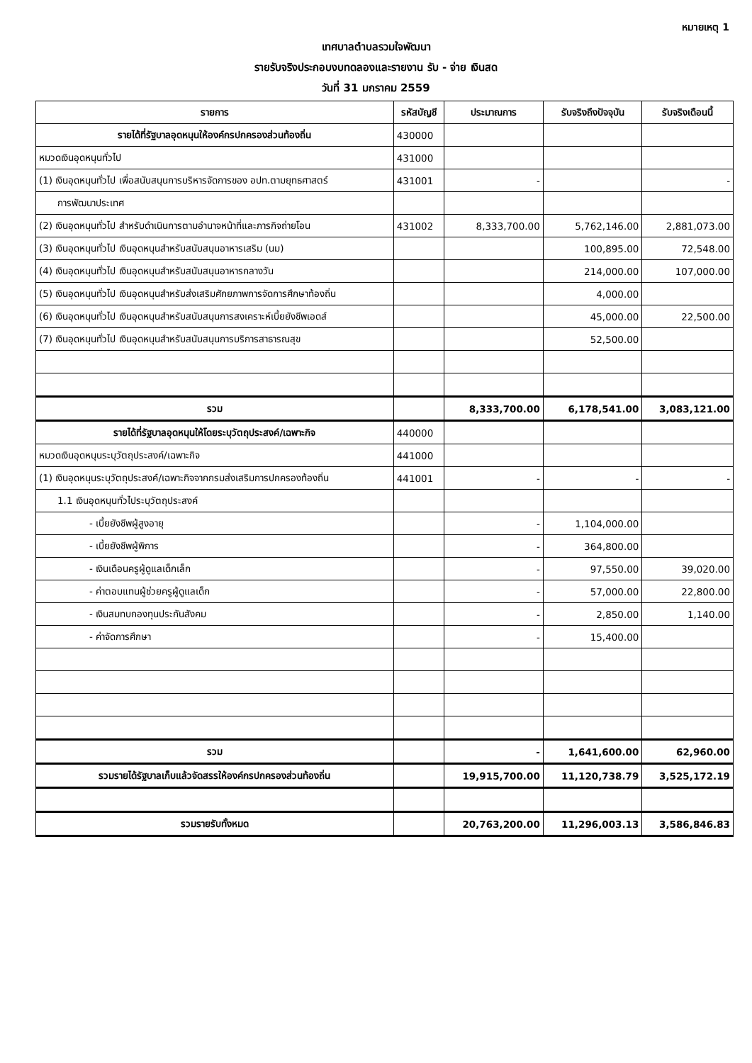หมายเหตุ 1
เทศบาลตำบลรวมใจพัฒนา
รายรับจริงประกอบงบทดลองและรายงาน รับ - จ่าย เงินสด
วันที่ 31 มกราคม 2559
| รายการ | รหัสบัญชี | ประมาณการ | รับจริงถึงปัจจุบัน | รับจริงเดือนนี้ |
| --- | --- | --- | --- | --- |
| รายได้ที่รัฐบาลอุดหนุนให้องค์กรปกครองส่วนท้องถิ่น | 430000 | | | |
| หมวดเงินอุดหนุนทั่วไป | 431000 | | | |
| (1) เงินอุดหนุนทั่วไป เพื่อสนับสนุนการบริหารจัดการของ อปท.ตามยุทธศาสตร์ | 431001 | - | | - |
| การพัฒนาประเทศ | | | | |
| (2) เงินอุดหนุนทั่วไป สำหรับดำเนินการตามอำนาจหน้าที่และภารกิจถ่ายโอน | 431002 | 8,333,700.00 | 5,762,146.00 | 2,881,073.00 |
| (3) เงินอุดหนุนทั่วไป เงินอุดหนุนสำหรับสนับสนุนอาหารเสริม (นม) | | | 100,895.00 | 72,548.00 |
| (4) เงินอุดหนุนทั่วไป เงินอุดหนุนสำหรับสนับสนุนอาหารกลางวัน | | | 214,000.00 | 107,000.00 |
| (5) เงินอุดหนุนทั่วไป เงินอุดหนุนสำหรับส่งเสริมศักยภาพการจัดการศึกษาท้องถิ่น | | | 4,000.00 | |
| (6) เงินอุดหนุนทั่วไป เงินอุดหนุนสำหรับสนับสนุนการสงเคราะห์เบี้ยยังชีพเอดส์ | | | 45,000.00 | 22,500.00 |
| (7) เงินอุดหนุนทั่วไป เงินอุดหนุนสำหรับสนับสนุนการบริการสาธารณสุข | | | 52,500.00 | |
| รวม | | 8,333,700.00 | 6,178,541.00 | 3,083,121.00 |
| รายได้ที่รัฐบาลอุดหนุนให้โดยระบุวัตถุประสงค์/เฉพาะกิจ | 440000 | | | |
| หมวดเงินอุดหนุนระบุวัตถุประสงค์/เฉพาะกิจ | 441000 | | | |
| (1) เงินอุดหนุนระบุวัตถุประสงค์/เฉพาะกิจจากกรมส่งเสริมการปกครองท้องถิ่น | 441001 | - | - | - |
| 1.1 เงินอุดหนุนทั่วไประบุวัตถุประสงค์ | | | | |
| - เบี้ยยังชีพผู้สูงอายุ | | - | 1,104,000.00 | |
| - เบี้ยยังชีพผู้พิการ | | - | 364,800.00 | |
| - เงินเดือนครูผู้ดูแลเด็กเล็ก | | - | 97,550.00 | 39,020.00 |
| - ค่าตอบแทนผู้ช่วยครูผู้ดูแลเด็ก | | - | 57,000.00 | 22,800.00 |
| - เงินสมทบกองทุนประกันสังคม | | - | 2,850.00 | 1,140.00 |
| - ค่าจัดการศึกษา | | - | 15,400.00 | |
| รวม | | - | 1,641,600.00 | 62,960.00 |
| รวมรายได้รัฐบาลเก็บแล้วจัดสรรให้องค์กรปกครองส่วนท้องถิ่น | | 19,915,700.00 | 11,120,738.79 | 3,525,172.19 |
| รวมรายรับทั้งหมด | | 20,763,200.00 | 11,296,003.13 | 3,586,846.83 |